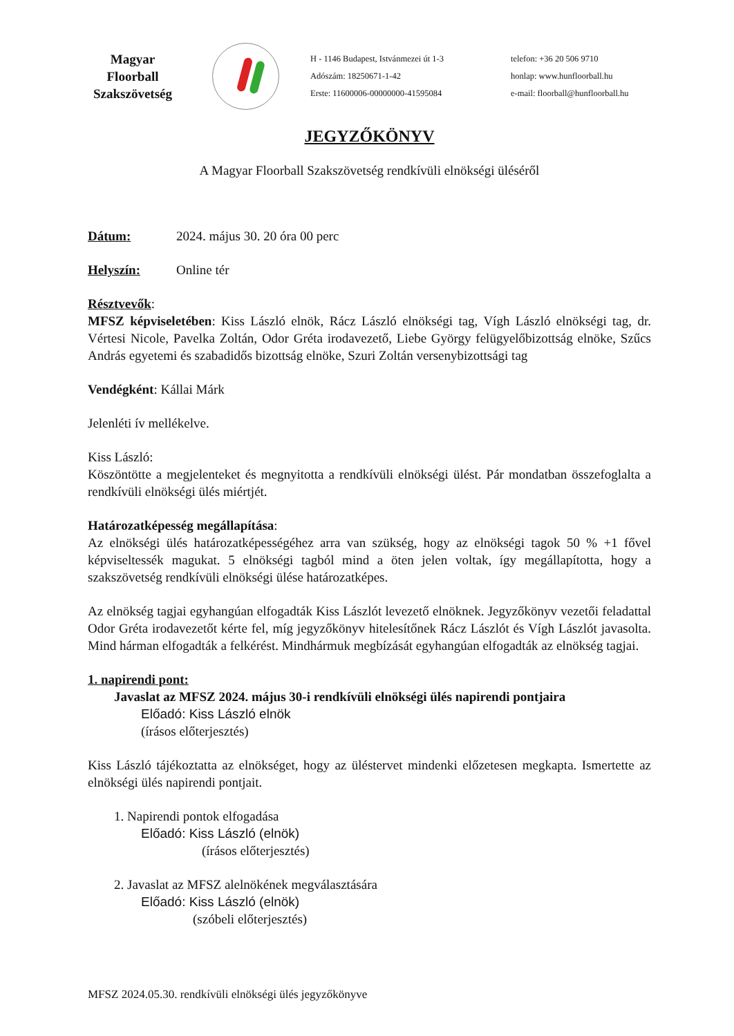Magyar Floorball Szakszövetség
H - 1146 Budapest, Istvánmezei út 1-3
Adószám: 18250671-1-42
Erste: 11600006-00000000-41595084
telefon: +36 20 506 9710
honlap: www.hunfloorball.hu
e-mail: floorball@hunfloorball.hu
JEGYZŐKÖNYV
A Magyar Floorball Szakszövetség rendkívüli elnökségi üléséről
Dátum: 2024. május 30. 20 óra 00 perc
Helyszín: Online tér
Résztvevők:
MFSZ képviseletében: Kiss László elnök, Rácz László elnökségi tag, Vígh László elnökségi tag, dr. Vértesi Nicole, Pavelka Zoltán, Odor Gréta irodavezető, Liebe György felügyelőbizottság elnöke, Szűcs András egyetemi és szabadidős bizottság elnöke, Szuri Zoltán versenybizottsági tag
Vendégként: Kállai Márk
Jelenléti ív mellékelve.
Kiss László:
Köszöntötte a megjelenteket és megnyitotta a rendkívüli elnökségi ülést. Pár mondatban összefoglalta a rendkívüli elnökségi ülés miértjét.
Határozatképesség megállapítása:
Az elnökségi ülés határozatképességéhez arra van szükség, hogy az elnökségi tagok 50 % +1 fővel képviseltessék magukat. 5 elnökségi tagból mind a öten jelen voltak, így megállapította, hogy a szakszövetség rendkívüli elnökségi ülése határozatképes.
Az elnökség tagjai egyhangúan elfogadták Kiss Lászlót levezető elnöknek. Jegyzőkönyv vezetői feladattal Odor Gréta irodavezetőt kérte fel, míg jegyzőkönyv hitelesítőnek Rácz Lászlót és Vígh Lászlót javasolta. Mind hárman elfogadták a felkérést. Mindhármuk megbízását egyhangúan elfogadták az elnökség tagjai.
1. napirendi pont:
Javaslat az MFSZ 2024. május 30-i rendkívüli elnökségi ülés napirendi pontjaira
Előadó: Kiss László elnök
(írásos előterjesztés)
Kiss László tájékoztatta az elnökséget, hogy az üléstervet mindenki előzetesen megkapta. Ismertette az elnökségi ülés napirendi pontjait.
1. Napirendi pontok elfogadása
Előadó: Kiss László (elnök)
(írásos előterjesztés)
2. Javaslat az MFSZ alelnökének megválasztására
Előadó: Kiss László (elnök)
(szóbeli előterjesztés)
MFSZ 2024.05.30. rendkívüli elnökségi ülés jegyzőkönyve